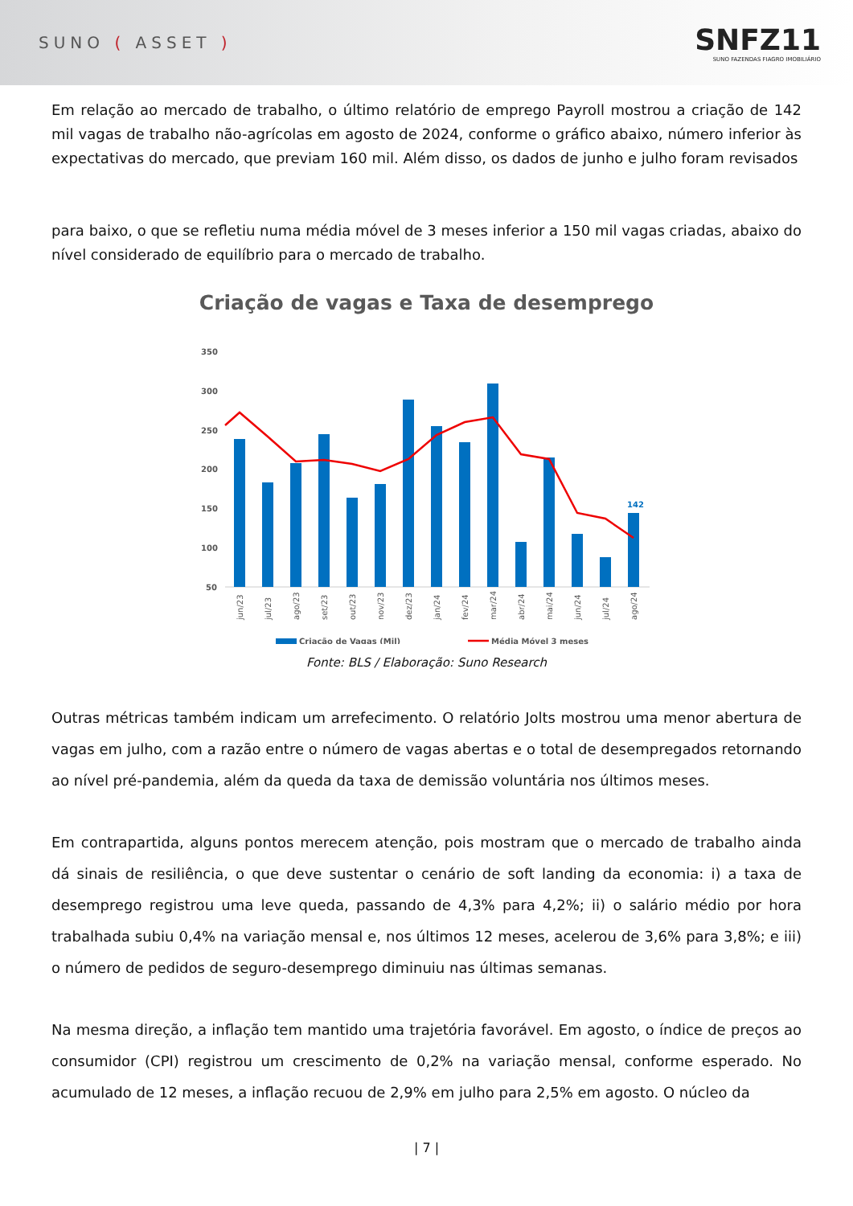SUNO ( ASSET )
SNFZ11
SUNO FAZENDAS FIAGRO IMOBILIÁRIO
Em relação ao mercado de trabalho, o último relatório de emprego Payroll mostrou a criação de 142 mil vagas de trabalho não-agrícolas em agosto de 2024, conforme o gráfico abaixo, número inferior às expectativas do mercado, que previam 160 mil. Além disso, os dados de junho e julho foram revisados
para baixo, o que se refletiu numa média móvel de 3 meses inferior a 150 mil vagas criadas, abaixo do nível considerado de equilíbrio para o mercado de trabalho.
Criação de vagas e Taxa de desemprego
350
300
250
200
150
100
50
142
jun/23
jul/23
ago/23
set/23
out/23
nov/23
dez/23
jan/24
fev/24
mar/24
abr/24
mai/24
jun/24
jul/24
ago/24
Criação de Vagas (Mil)
Média Móvel 3 meses
Fonte: BLS / Elaboração: Suno Research
Outras métricas também indicam um arrefecimento. O relatório Jolts mostrou uma menor abertura de vagas em julho, com a razão entre o número de vagas abertas e o total de desempregados retornando ao nível pré-pandemia, além da queda da taxa de demissão voluntária nos últimos meses.
Em contrapartida, alguns pontos merecem atenção, pois mostram que o mercado de trabalho ainda dá sinais de resiliência, o que deve sustentar o cenário de soft landing da economia: i) a taxa de desemprego registrou uma leve queda, passando de 4,3% para 4,2%; ii) o salário médio por hora trabalhada subiu 0,4% na variação mensal e, nos últimos 12 meses, acelerou de 3,6% para 3,8%; e iii) o número de pedidos de seguro-desemprego diminuiu nas últimas semanas.
Na mesma direção, a inflação tem mantido uma trajetória favorável. Em agosto, o índice de preços ao consumidor (CPI) registrou um crescimento de 0,2% na variação mensal, conforme esperado. No acumulado de 12 meses, a inflação recuou de 2,9% em julho para 2,5% em agosto. O núcleo da
| 7 |